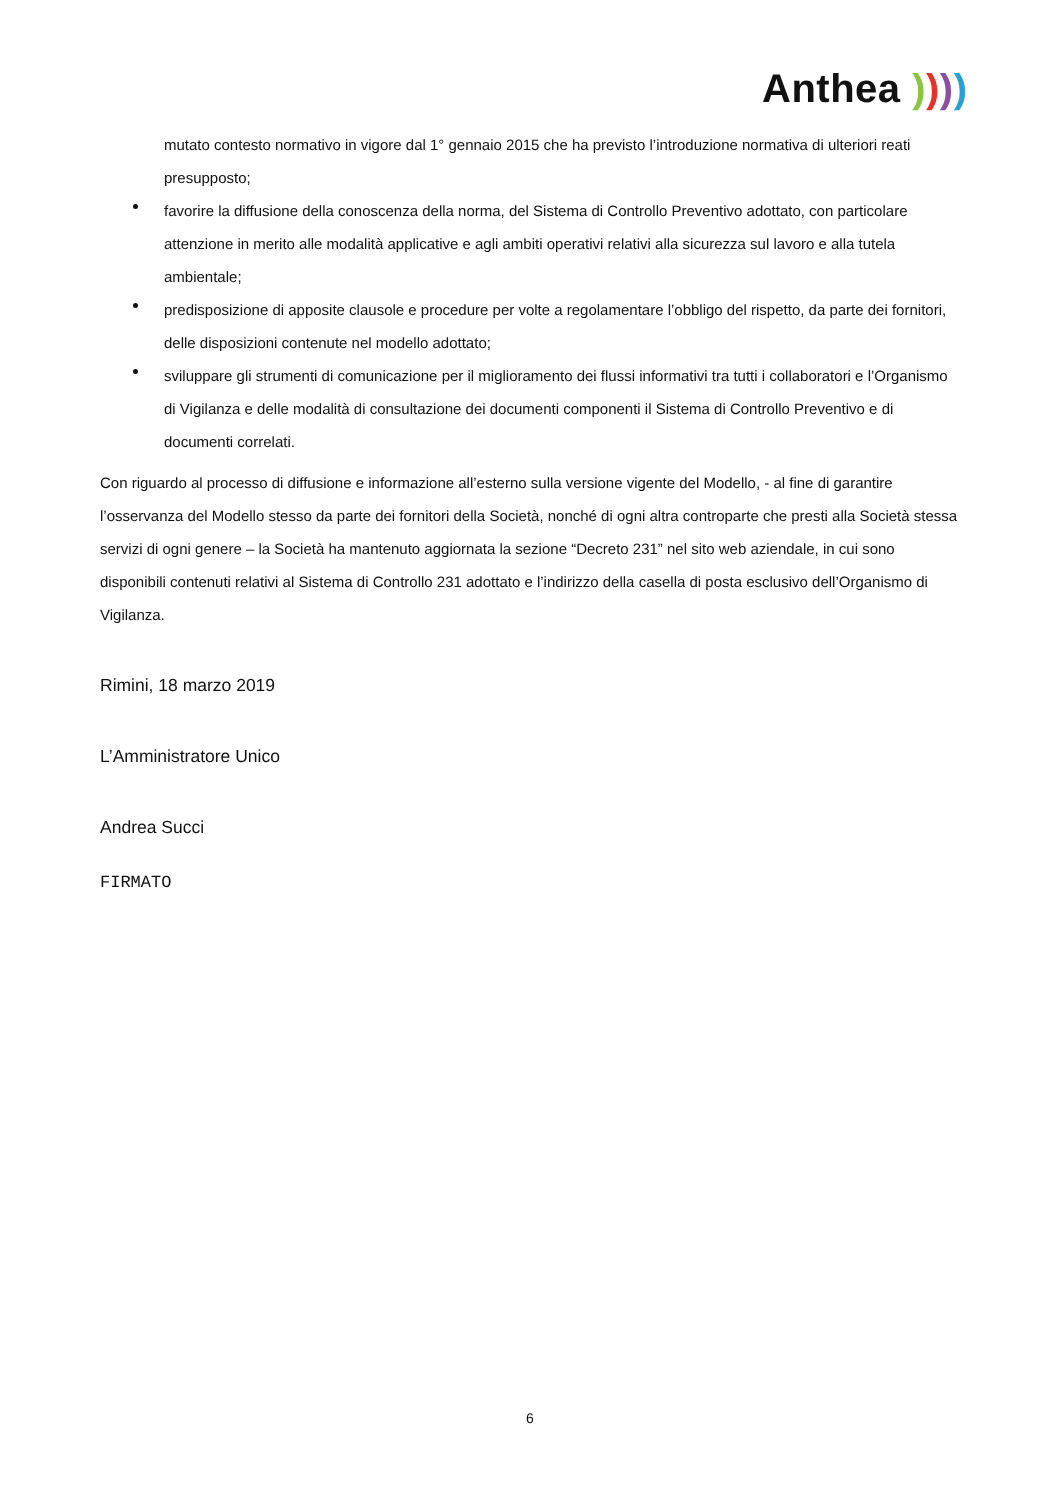Anthea ))))
mutato contesto normativo in vigore dal 1° gennaio 2015 che ha previsto l’introduzione normativa di ulteriori reati presupposto;
favorire la diffusione della conoscenza della norma, del Sistema di Controllo Preventivo adottato, con particolare attenzione in merito alle modalità applicative e agli ambiti operativi relativi alla sicurezza sul lavoro e alla tutela ambientale;
predisposizione di apposite clausole e procedure per volte a regolamentare l’obbligo del rispetto, da parte dei fornitori, delle disposizioni contenute nel modello adottato;
sviluppare gli strumenti di comunicazione per il miglioramento dei flussi informativi tra tutti i collaboratori e l’Organismo di Vigilanza e delle modalità di consultazione dei documenti componenti il Sistema di Controllo Preventivo e di documenti correlati.
Con riguardo al processo di diffusione e informazione all’esterno sulla versione vigente del Modello, - al fine di garantire l’osservanza del Modello stesso da parte dei fornitori della Società, nonché di ogni altra controparte che presti alla Società stessa servizi di ogni genere – la Società ha mantenuto aggiornata la sezione “Decreto 231” nel sito web aziendale, in cui sono disponibili contenuti relativi al Sistema di Controllo 231 adottato e l’indirizzo della casella di posta esclusivo dell’Organismo di Vigilanza.
Rimini, 18 marzo 2019
L’Amministratore Unico
Andrea Succi
FIRMATO
6